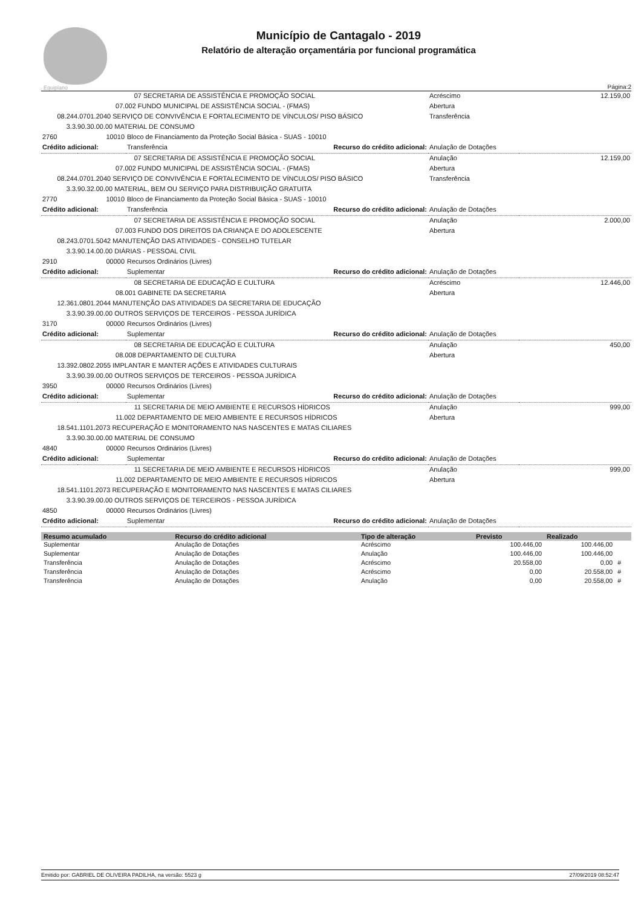Equiplano
Município de Cantagalo - 2019
Relatório de alteração orçamentária por funcional programática
Página:2
| | 07 SECRETARIA DE ASSISTÊNCIA E PROMOÇÃO SOCIAL | | Acréscimo | 12.159,00 |
| | 07.002 FUNDO MUNICIPAL DE ASSISTÊNCIA SOCIAL - (FMAS) | | Abertura | |
| 08.244.0701.2040 SERVIÇO DE CONVIVÊNCIA E FORTALECIMENTO DE VÍNCULOS/ PISO BÁSICO | | | Transferência | |
| 3.3.90.30.00.00 MATERIAL DE CONSUMO | | | | |
| 2760 | 10010 | Bloco de Financiamento da Proteção Social Básica - SUAS - 10010 | | |
| Crédito adicional: | | Transferência Recurso do crédito adicional: | Anulação de Dotações | |
| | 07 SECRETARIA DE ASSISTÊNCIA E PROMOÇÃO SOCIAL | | Anulação | 12.159,00 |
| | 07.002 FUNDO MUNICIPAL DE ASSISTÊNCIA SOCIAL - (FMAS) | | Abertura | |
| 08.244.0701.2040 SERVIÇO DE CONVIVÊNCIA E FORTALECIMENTO DE VÍNCULOS/ PISO BÁSICO | | | Transferência | |
| 3.3.90.32.00.00 MATERIAL, BEM OU SERVIÇO PARA DISTRIBUIÇÃO GRATUITA | | | | |
| 2770 | 10010 | Bloco de Financiamento da Proteção Social Básica - SUAS - 10010 | | |
| Crédito adicional: | | Transferência Recurso do crédito adicional: | Anulação de Dotações | |
| | 07 SECRETARIA DE ASSISTÊNCIA E PROMOÇÃO SOCIAL | | Anulação | 2.000,00 |
| | 07.003 FUNDO DOS DIREITOS DA CRIANÇA E DO ADOLESCENTE | | Abertura | |
| 08.243.0701.5042 MANUTENÇÃO DAS ATIVIDADES - CONSELHO TUTELAR | | | | |
| 3.3.90.14.00.00 DIÁRIAS - PESSOAL CIVIL | | | | |
| 2910 | 00000 | Recursos Ordinários (Livres) | | |
| Crédito adicional: | | Suplementar Recurso do crédito adicional: | Anulação de Dotações | |
| | 08 SECRETARIA DE EDUCAÇÃO E CULTURA | | Acréscimo | 12.446,00 |
| | 08.001 GABINETE DA SECRETARIA | | Abertura | |
| 12.361.0801.2044 MANUTENÇÃO DAS ATIVIDADES DA SECRETARIA DE EDUCAÇÃO | | | | |
| 3.3.90.39.00.00 OUTROS SERVIÇOS DE TERCEIROS - PESSOA JURÍDICA | | | | |
| 3170 | 00000 | Recursos Ordinários (Livres) | | |
| Crédito adicional: | | Suplementar Recurso do crédito adicional: | Anulação de Dotações | |
| | 08 SECRETARIA DE EDUCAÇÃO E CULTURA | | Anulação | 450,00 |
| | 08.008 DEPARTAMENTO DE CULTURA | | Abertura | |
| 13.392.0802.2055 IMPLANTAR E MANTER AÇÕES E ATIVIDADES CULTURAIS | | | | |
| 3.3.90.39.00.00 OUTROS SERVIÇOS DE TERCEIROS - PESSOA JURÍDICA | | | | |
| 3950 | 00000 | Recursos Ordinários (Livres) | | |
| Crédito adicional: | | Suplementar Recurso do crédito adicional: | Anulação de Dotações | |
| | 11 SECRETARIA DE MEIO AMBIENTE E RECURSOS HÍDRICOS | | Anulação | 999,00 |
| | 11.002 DEPARTAMENTO DE MEIO AMBIENTE E RECURSOS HÍDRICOS | | Abertura | |
| 18.541.1101.2073 RECUPERAÇÃO E MONITORAMENTO NAS NASCENTES E MATAS CILIARES | | | | |
| 3.3.90.30.00.00 MATERIAL DE CONSUMO | | | | |
| 4840 | 00000 | Recursos Ordinários (Livres) | | |
| Crédito adicional: | | Suplementar Recurso do crédito adicional: | Anulação de Dotações | |
| | 11 SECRETARIA DE MEIO AMBIENTE E RECURSOS HÍDRICOS | | Anulação | 999,00 |
| | 11.002 DEPARTAMENTO DE MEIO AMBIENTE E RECURSOS HÍDRICOS | | Abertura | |
| 18.541.1101.2073 RECUPERAÇÃO E MONITORAMENTO NAS NASCENTES E MATAS CILIARES | | | | |
| 3.3.90.39.00.00 OUTROS SERVIÇOS DE TERCEIROS - PESSOA JURÍDICA | | | | |
| 4850 | 00000 | Recursos Ordinários (Livres) | | |
| Crédito adicional: | | Suplementar Recurso do crédito adicional: | Anulação de Dotações | |
| Resumo acumulado | Recurso do crédito adicional | Tipo de alteração | Previsto | Realizado | |
| --- | --- | --- | --- | --- | --- |
| Suplementar | Anulação de Dotações | Acréscimo | 100.446,00 | 100.446,00 | |
| Suplementar | Anulação de Dotações | Anulação | 100.446,00 | 100.446,00 | |
| Transferência | Anulação de Dotações | Acréscimo | 20.558,00 | 0,00 | # |
| Transferência | Anulação de Dotações | Acréscimo | 0,00 | 20.558,00 | # |
| Transferência | Anulação de Dotações | Anulação | 0,00 | 20.558,00 | # |
Emitido por: GABRIEL DE OLIVEIRA PADILHA, na versão: 5523 g 27/09/2019 08:52:47